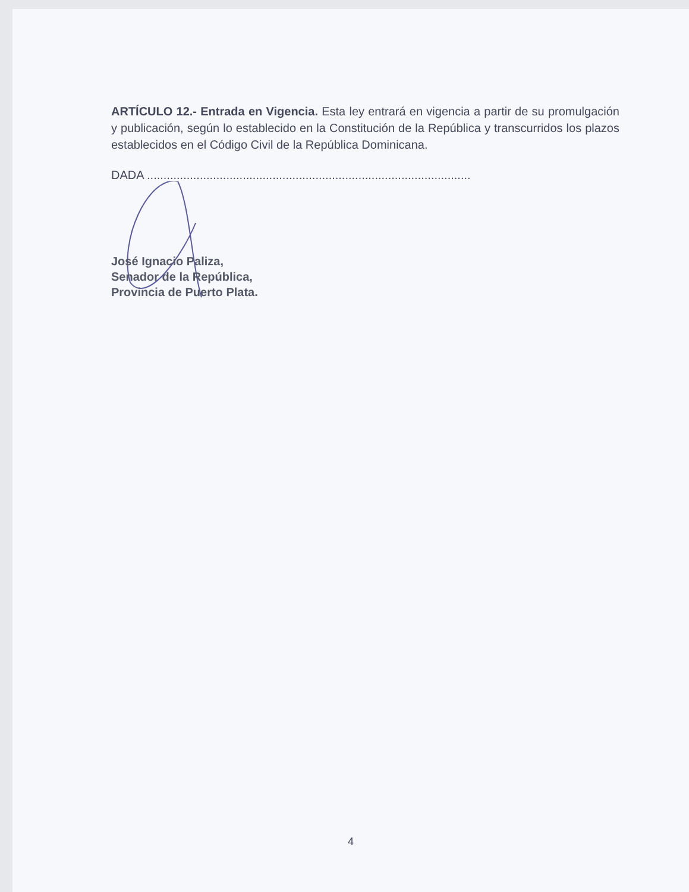ARTÍCULO 12.- Entrada en Vigencia. Esta ley entrará en vigencia a partir de su promulgación y publicación, según lo establecido en la Constitución de la República y transcurridos los plazos establecidos en el Código Civil de la República Dominicana.
DADA ..................................................................................................
José Ignacio Paliza,
Senador de la República,
Provincia de Puerto Plata.
4